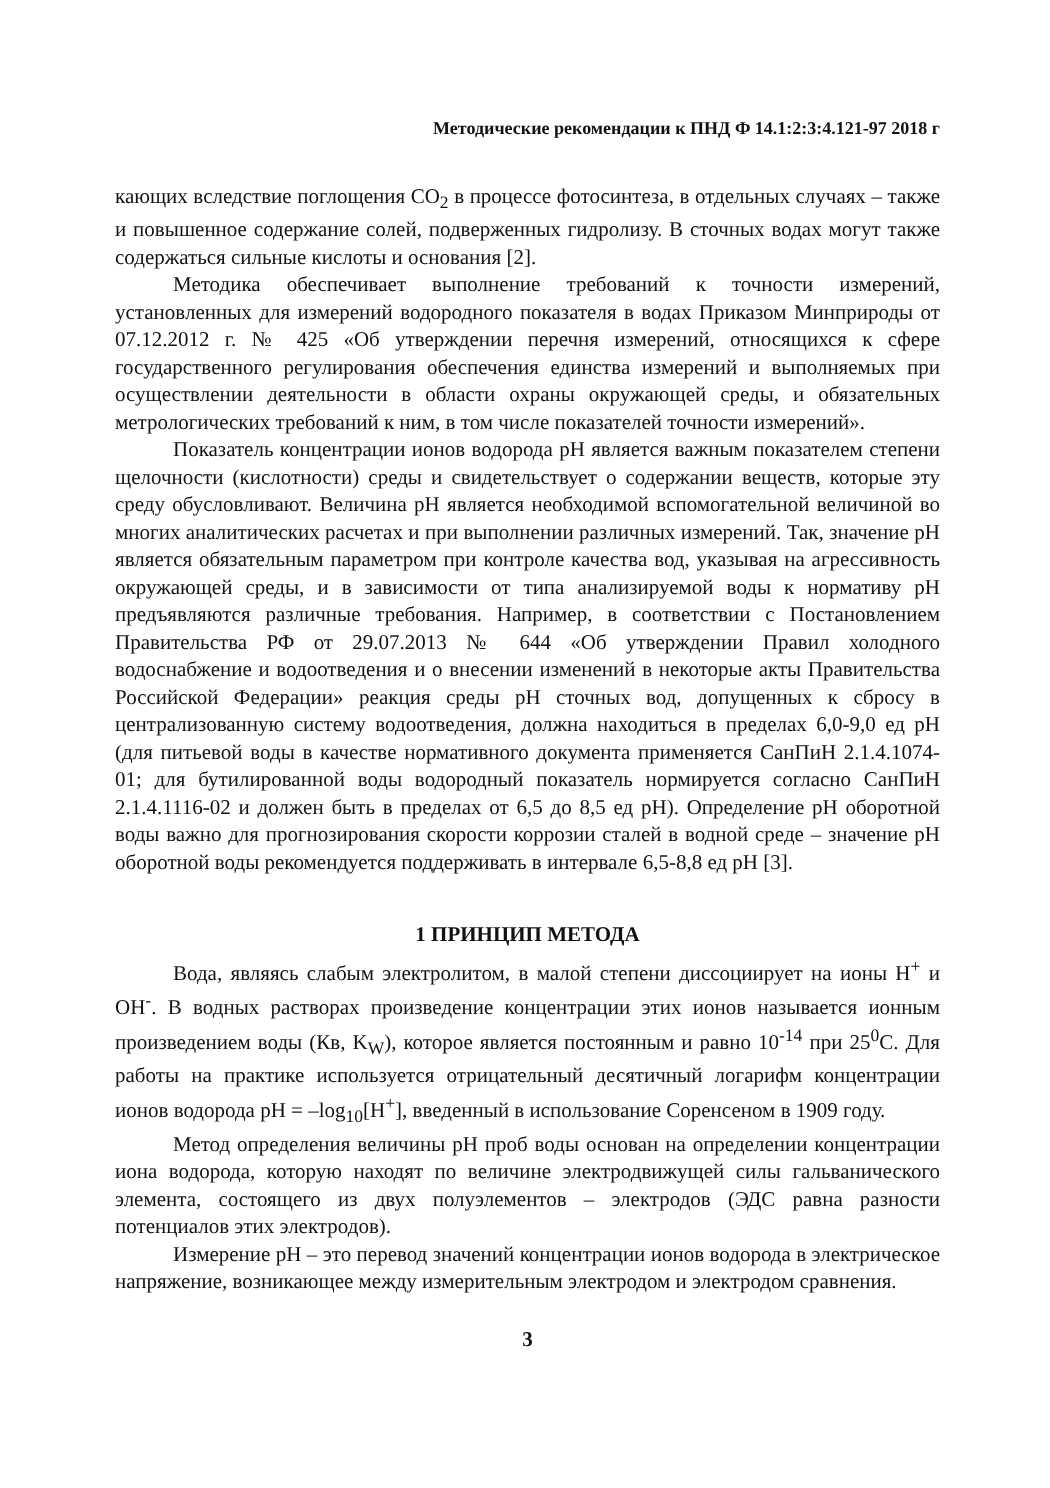Методические рекомендации к ПНД Ф 14.1:2:3:4.121-97 2018 г
кающих вследствие поглощения CO<sub>2</sub> в процессе фотосинтеза, в отдельных случаях – также и повышенное содержание солей, подверженных гидролизу. В сточных водах могут также содержаться сильные кислоты и основания [2].
Методика обеспечивает выполнение требований к точности измерений, установленных для измерений водородного показателя в водах Приказом Минприроды от 07.12.2012 г. № 425 «Об утверждении перечня измерений, относящихся к сфере государственного регулирования обеспечения единства измерений и выполняемых при осуществлении деятельности в области охраны окружающей среды, и обязательных метрологических требований к ним, в том числе показателей точности измерений».
Показатель концентрации ионов водорода pH является важным показателем степени щелочности (кислотности) среды и свидетельствует о содержании веществ, которые эту среду обусловливают. Величина pH является необходимой вспомогательной величиной во многих аналитических расчетах и при выполнении различных измерений. Так, значение pH является обязательным параметром при контроле качества вод, указывая на агрессивность окружающей среды, и в зависимости от типа анализируемой воды к нормативу pH предъявляются различные требования. Например, в соответствии с Постановлением Правительства РФ от 29.07.2013 № 644 «Об утверждении Правил холодного водоснабжение и водоотведения и о внесении изменений в некоторые акты Правительства Российской Федерации» реакция среды pH сточных вод, допущенных к сбросу в централизованную систему водоотведения, должна находиться в пределах 6,0-9,0 ед pH (для питьевой воды в качестве нормативного документа применяется СанПиН 2.1.4.1074-01; для бутилированной воды водородный показатель нормируется согласно СанПиН 2.1.4.1116-02 и должен быть в пределах от 6,5 до 8,5 ед pH). Определение pH оборотной воды важно для прогнозирования скорости коррозии сталей в водной среде – значение pH оборотной воды рекомендуется поддерживать в интервале 6,5-8,8 ед pH [3].
1 ПРИНЦИП МЕТОДА
Вода, являясь слабым электролитом, в малой степени диссоциирует на ионы H<sup>+</sup> и OH<sup>-</sup>. В водных растворах произведение концентрации этих ионов называется ионным произведением воды (Кв, K<sub>W</sub>), которое является постоянным и равно 10<sup>-14</sup> при 25<sup>0</sup>C. Для работы на практике используется отрицательный десятичный логарифм концентрации ионов водорода pH = –log<sub>10</sub>[H<sup>+</sup>], введенный в использование Соренсеном в 1909 году.
Метод определения величины pH проб воды основан на определении концентрации иона водорода, которую находят по величине электродвижущей силы гальванического элемента, состоящего из двух полуэлементов – электродов (ЭДС равна разности потенциалов этих электродов).
Измерение pH – это перевод значений концентрации ионов водорода в электрическое напряжение, возникающее между измерительным электродом и электродом сравнения.
3